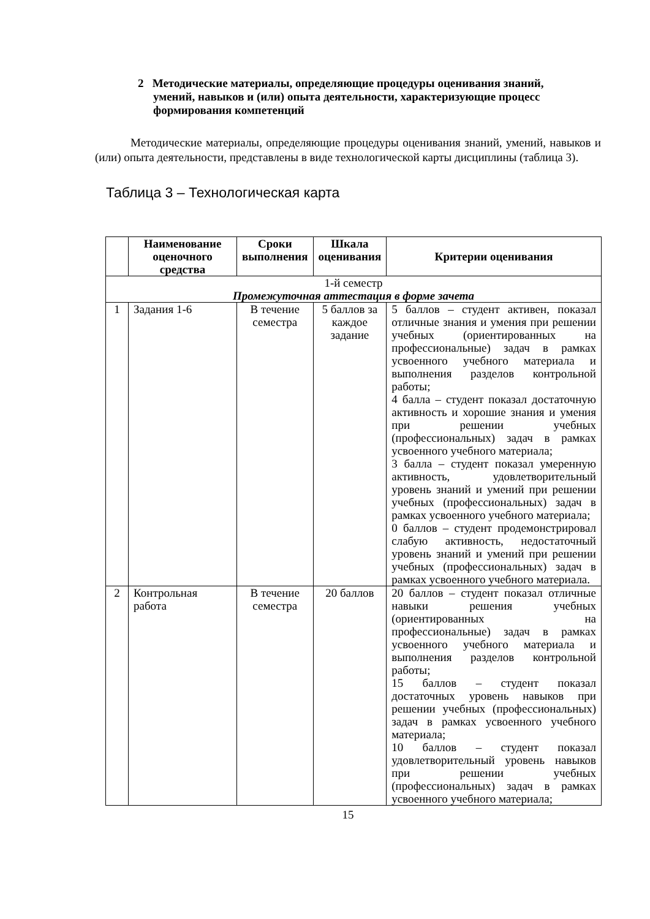2 Методические материалы, определяющие процедуры оценивания знаний, умений, навыков и (или) опыта деятельности, характеризующие процесс формирования компетенций
Методические материалы, определяющие процедуры оценивания знаний, умений, навыков и (или) опыта деятельности, представлены в виде технологической карты дисциплины (таблица 3).
Таблица 3 – Технологическая карта
| | Наименование оценочного средства | Сроки выполнения | Шкала оценивания | Критерии оценивания |
| --- | --- | --- | --- | --- |
| 1-й семестр Промежуточная аттестация в форме зачета | | | | |
| 1 | Задания 1-6 | В течение семестра | 5 баллов за каждое задание | 5 баллов – студент активен, показал отличные знания и умения при решении учебных (ориентированных на профессиональные) задач в рамках усвоенного учебного материала и выполнения разделов контрольной работы; 4 балла – студент показал достаточную активность и хорошие знания и умения при решении учебных (профессиональных) задач в рамках усвоенного учебного материала; 3 балла – студент показал умеренную активность, удовлетворительный уровень знаний и умений при решении учебных (профессиональных) задач в рамках усвоенного учебного материала; 0 баллов – студент продемонстрировал слабую активность, недостаточный уровень знаний и умений при решении учебных (профессиональных) задач в рамках усвоенного учебного материала. |
| 2 | Контрольная работа | В течение семестра | 20 баллов | 20 баллов – студент показал отличные навыки решения учебных (ориентированных на профессиональные) задач в рамках усвоенного учебного материала и выполнения разделов контрольной работы; 15 баллов – студент показал достаточных уровень навыков при решении учебных (профессиональных) задач в рамках усвоенного учебного материала; 10 баллов – студент показал удовлетворительный уровень навыков при решении учебных (профессиональных) задач в рамках усвоенного учебного материала; |
15